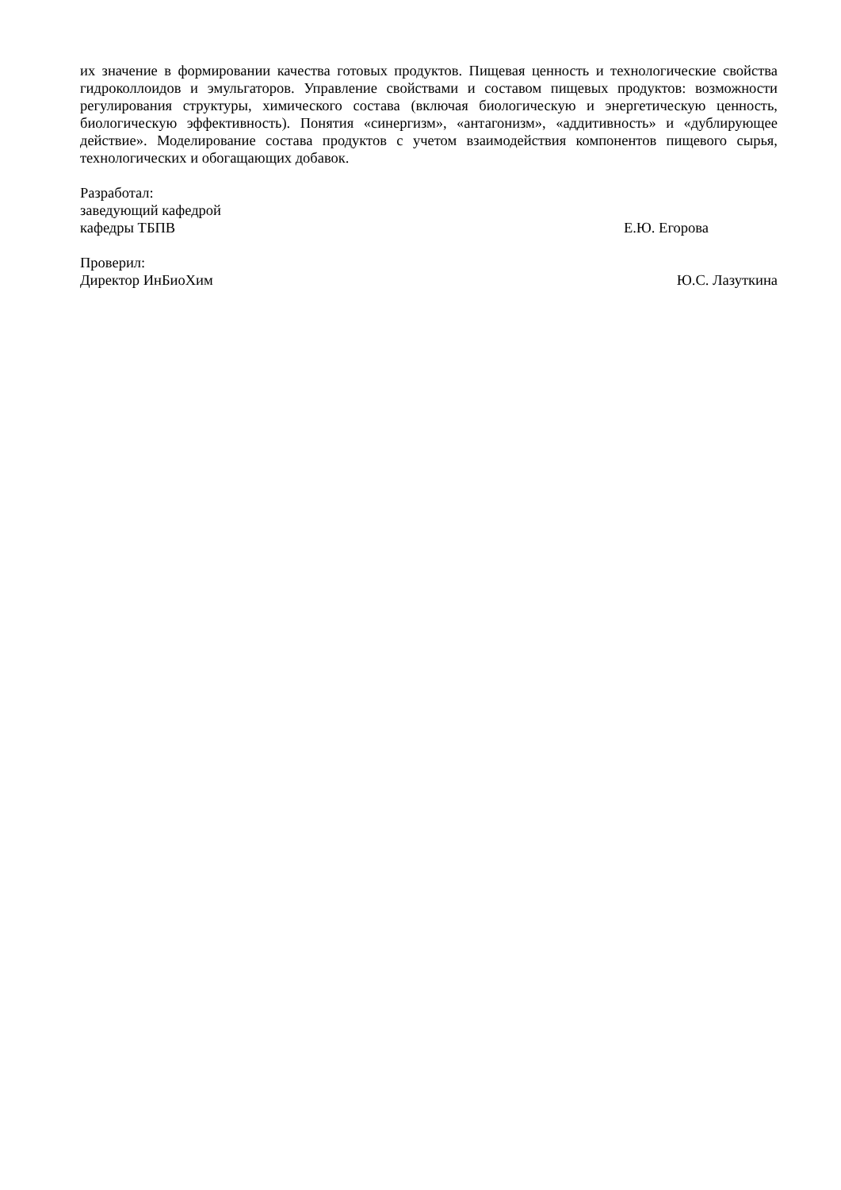их значение в формировании качества готовых продуктов. Пищевая ценность и технологические свойства гидроколлоидов и эмульгаторов. Управление свойствами и составом пищевых продуктов: возможности регулирования структуры, химического состава (включая биологическую и энергетическую ценность, биологическую эффективность). Понятия «синергизм», «антагонизм», «аддитивность» и «дублирующее действие». Моделирование состава продуктов с учетом взаимодействия компонентов пищевого сырья, технологических и обогащающих добавок.
Разработал:
заведующий кафедрой
кафедры ТБПВ Е.Ю. Егорова
Проверил:
Директор ИнБиоХим Ю.С. Лазуткина